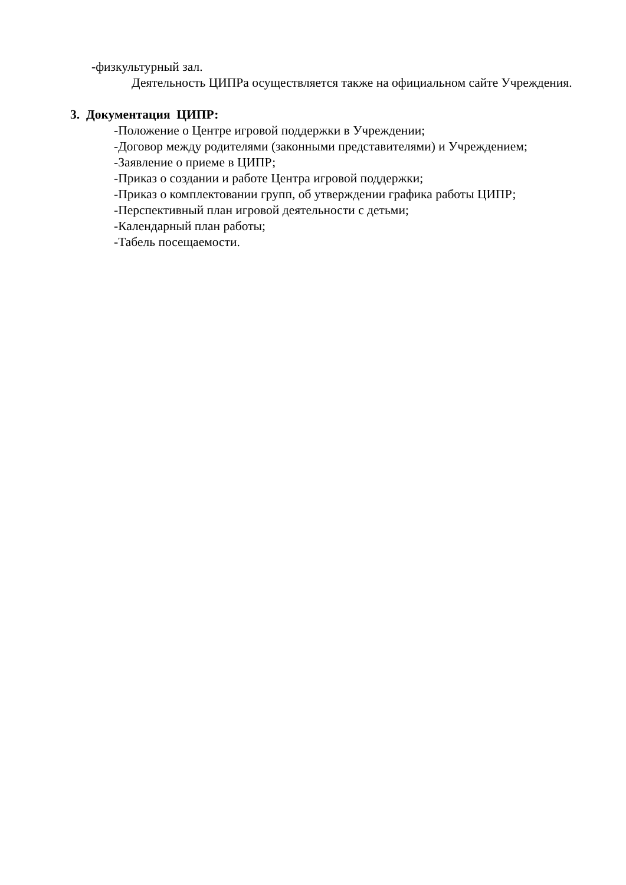-физкультурный зал.
Деятельность ЦИПРа осуществляется также на официальном сайте Учреждения.
3. Документация ЦИПР:
-Положение о Центре игровой поддержки в Учреждении;
-Договор между родителями (законными представителями) и Учреждением;
-Заявление о приеме в ЦИПР;
-Приказ о создании и работе Центра игровой поддержки;
-Приказ о комплектовании групп, об утверждении графика работы ЦИПР;
-Перспективный план игровой деятельности с детьми;
-Календарный план работы;
-Табель посещаемости.